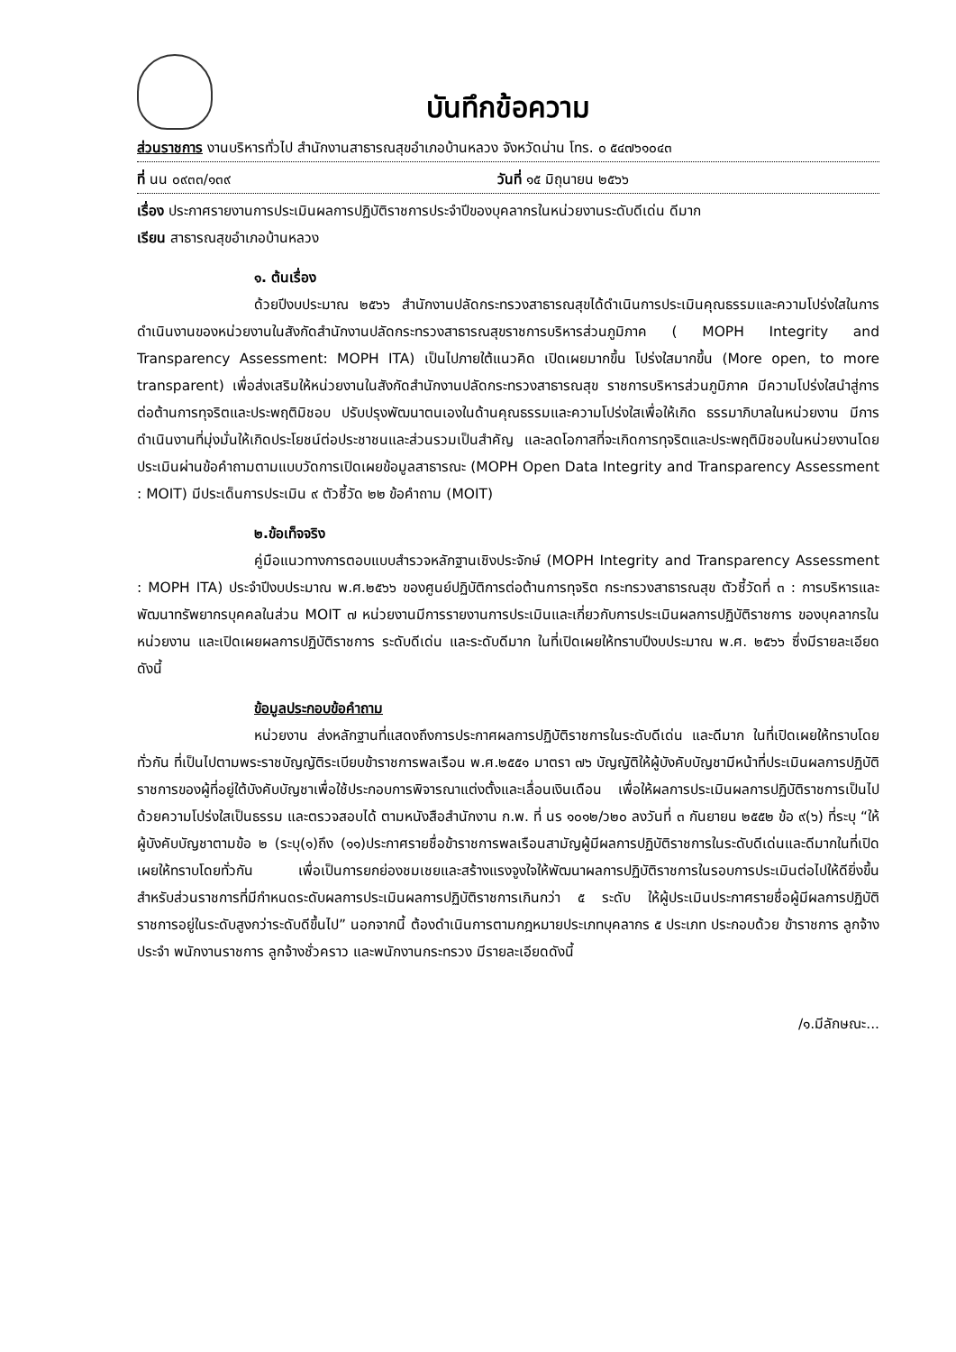บันทึกข้อความ
ส่วนราชการ งานบริหารทั่วไป สำนักงานสาธารณสุขอำเภอบ้านหลวง จังหวัดน่าน โทร. ๐ ๕๔๗๖๑๐๔๓
ที่ นน ๐๙๓๓/๑๓๙ วันที่ ๑๕ มิถุนายน ๒๕๖๖
เรื่อง ประกาศรายงานการประเมินผลการปฏิบัติราชการประจำปีของบุคลากรในหน่วยงานระดับดีเด่น ดีมาก
เรียน สาธารณสุขอำเภอบ้านหลวง
๑. ต้นเรื่อง
ด้วยปีงบประมาณ ๒๕๖๖ สำนักงานปลัดกระทรวงสาธารณสุขได้ดำเนินการประเมินคุณธรรมและความโปร่งใสในการดำเนินงานของหน่วยงานในสังกัดสำนักงานปลัดกระทรวงสาธารณสุขราชการบริหารส่วนภูมิภาค ( MOPH Integrity and Transparency Assessment: MOPH ITA) เป็นไปภายใต้แนวคิด เปิดเผยมากขึ้น โปร่งใสมากขึ้น (More open, to more transparent) เพื่อส่งเสริมให้หน่วยงานในสังกัดสำนักงานปลัดกระทรวงสาธารณสุข ราชการบริหารส่วนภูมิภาค มีความโปร่งใสนำสู่การต่อต้านการทุจริตและประพฤติมิชอบ ปรับปรุงพัฒนาตนเองในด้านคุณธรรมและความโปร่งใสเพื่อให้เกิด ธรรมาภิบาลในหน่วยงาน มีการดำเนินงานที่มุ่งมั่นให้เกิดประโยชน์ต่อประชาชนและส่วนรวมเป็นสำคัญ และลดโอกาสที่จะเกิดการทุจริตและประพฤติมิชอบในหน่วยงานโดยประเมินผ่านข้อคำถามตามแบบวัดการเปิดเผยข้อมูลสาธารณะ (MOPH Open Data Integrity and Transparency Assessment : MOIT) มีประเด็นการประเมิน ๙ ตัวชี้วัด ๒๒ ข้อคำถาม (MOIT)
๒.ข้อเท็จจริง
คู่มือแนวทางการตอบแบบสำรวจหลักฐานเชิงประจักษ์ (MOPH Integrity and Transparency Assessment : MOPH ITA) ประจำปีงบประมาณ พ.ศ.๒๕๖๖ ของศูนย์ปฏิบัติการต่อต้านการทุจริต กระทรวงสาธารณสุข ตัวชี้วัดที่ ๓ : การบริหารและพัฒนาทรัพยากรบุคคลในส่วน MOIT ๗ หน่วยงานมีการรายงานการประเมินและเกี่ยวกับการประเมินผลการปฏิบัติราชการ ของบุคลากรในหน่วยงาน และเปิดเผยผลการปฏิบัติราชการ ระดับดีเด่น และระดับดีมาก ในที่เปิดเผยให้ทราบปีงบประมาณ พ.ศ. ๒๕๖๖ ซึ่งมีรายละเอียดดังนี้
ข้อมูลประกอบข้อคำถาม
หน่วยงาน ส่งหลักฐานที่แสดงถึงการประกาศผลการปฏิบัติราชการในระดับดีเด่น และดีมาก ในที่เปิดเผยให้ทราบโดยทั่วกัน ที่เป็นไปตามพระราชบัญญัติระเบียบข้าราชการพลเรือน พ.ศ.๒๕๕๑ มาตรา ๗๖ บัญญัติให้ผู้บังคับบัญชามีหน้าที่ประเมินผลการปฏิบัติราชการของผู้ที่อยู่ใต้บังคับบัญชาเพื่อใช้ประกอบการพิจารณาแต่งตั้งและเลื่อนเงินเดือน เพื่อให้ผลการประเมินผลการปฏิบัติราชการเป็นไปด้วยความโปร่งใสเป็นธรรม และตรวจสอบได้ ตามหนังสือสำนักงาน ก.พ. ที่ นร ๑๐๑๒/ว๒๐ ลงวันที่ ๓ กันยายน ๒๕๕๒ ข้อ ๙(๖) ที่ระบุ “ให้ผู้บังคับบัญชาตามข้อ ๒ (ระบุ(๑)ถึง (๑๑)ประกาศรายชื่อข้าราชการพลเรือนสามัญผู้มีผลการปฏิบัติราชการในระดับดีเด่นและดีมากในที่เปิดเผยให้ทราบโดยทั่วกัน เพื่อเป็นการยกย่องชมเชยและสร้างแรงจูงใจให้พัฒนาผลการปฏิบัติราชการในรอบการประเมินต่อไปให้ดียิ่งขึ้น สำหรับส่วนราชการที่มีกำหนดระดับผลการประเมินผลการปฏิบัติราชการเกินกว่า ๕ ระดับ ให้ผู้ประเมินประกาศรายชื่อผู้มีผลการปฏิบัติราชการอยู่ในระดับสูงกว่าระดับดีขึ้นไป” นอกจากนี้ ต้องดำเนินการตามกฎหมายประเภทบุคลากร ๕ ประเภท ประกอบด้วย ข้าราชการ ลูกจ้างประจำ พนักงานราชการ ลูกจ้างชั่วคราว และพนักงานกระทรวง มีรายละเอียดดังนี้
/๑.มีลักษณะ...